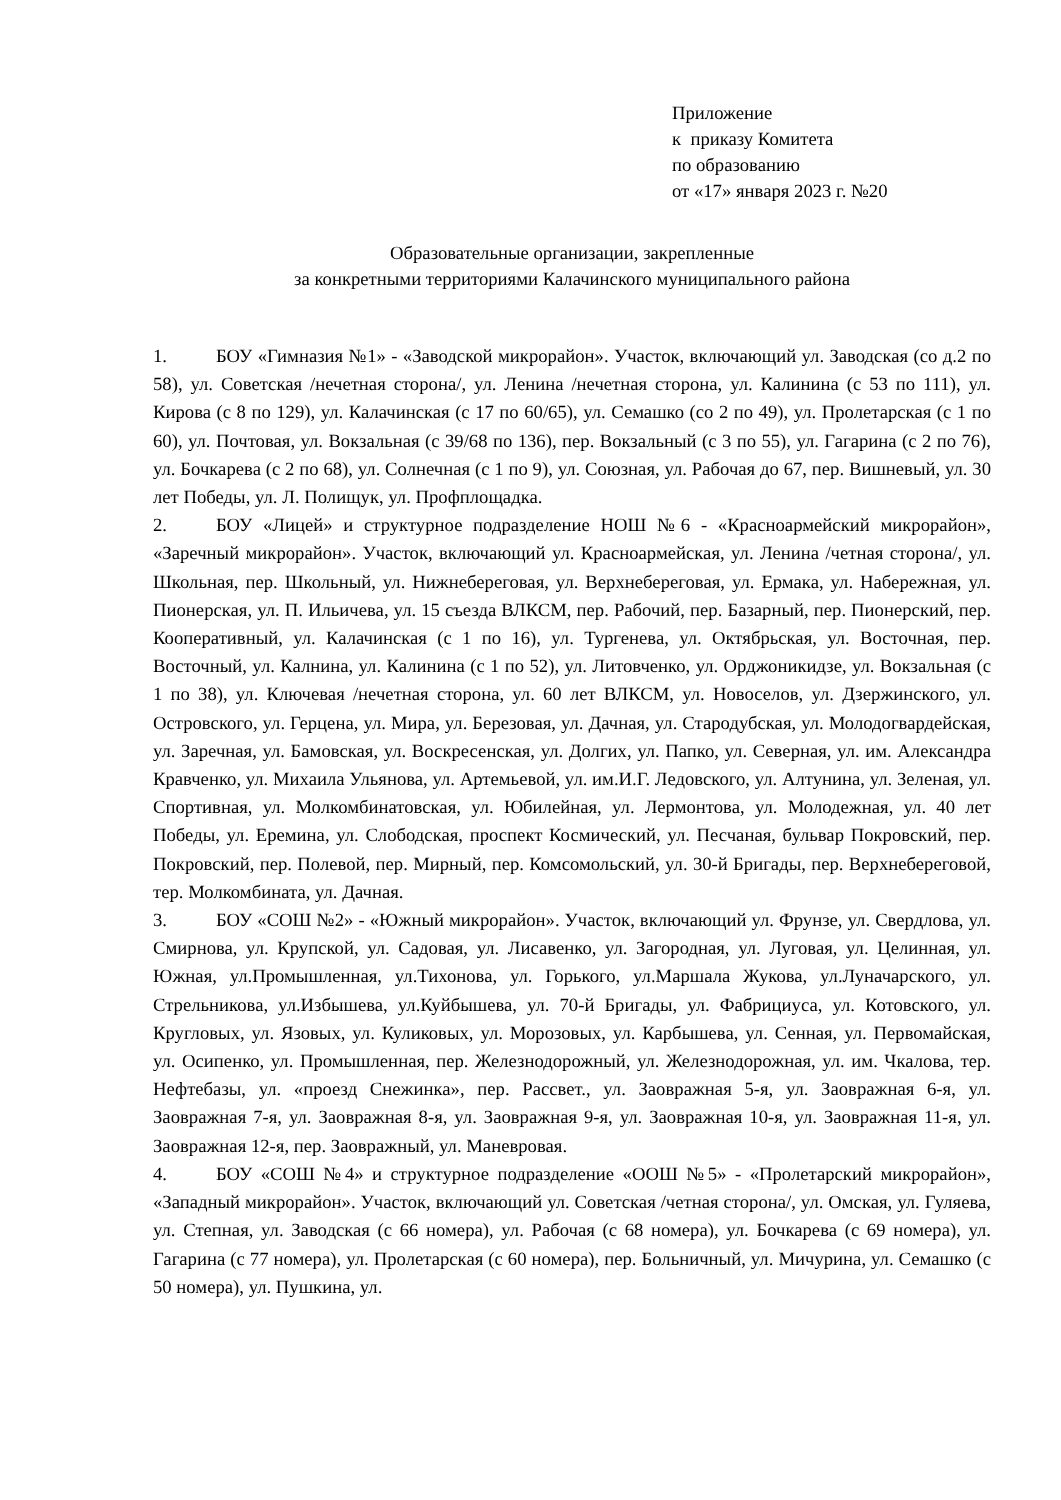Приложение
к приказу Комитета
по образованию
от «17» января 2023 г. №20
Образовательные организации, закрепленные
за конкретными территориями Калачинского муниципального района
1. БОУ «Гимназия №1» - «Заводской микрорайон». Участок, включающий ул. Заводская (со д.2 по 58), ул. Советская /нечетная сторона/, ул. Ленина /нечетная сторона, ул. Калинина (с 53 по 111), ул. Кирова (с 8 по 129), ул. Калачинская (с 17 по 60/65), ул. Семашко (со 2 по 49), ул. Пролетарская (с 1 по 60), ул. Почтовая, ул. Вокзальная (с 39/68 по 136), пер. Вокзальный (с 3 по 55), ул. Гагарина (с 2 по 76), ул. Бочкарева (с 2 по 68), ул. Солнечная (с 1 по 9), ул. Союзная, ул. Рабочая до 67, пер. Вишневый, ул. 30 лет Победы, ул. Л. Полищук, ул. Профплощадка.
2. БОУ «Лицей» и структурное подразделение НОШ №6 - «Красноармейский микрорайон», «Заречный микрорайон». Участок, включающий ул. Красноармейская, ул. Ленина /четная сторона/, ул. Школьная, пер. Школьный, ул. Нижнебереговая, ул. Верхнебереговая, ул. Ермака, ул. Набережная, ул. Пионерская, ул. П. Ильичева, ул. 15 съезда ВЛКСМ, пер. Рабочий, пер. Базарный, пер. Пионерский, пер. Кооперативный, ул. Калачинская (с 1 по 16), ул. Тургенева, ул. Октябрьская, ул. Восточная, пер. Восточный, ул. Калнина, ул. Калинина (с 1 по 52), ул. Литовченко, ул. Орджоникидзе, ул. Вокзальная (с 1 по 38), ул. Ключевая /нечетная сторона, ул. 60 лет ВЛКСМ, ул. Новоселов, ул. Дзержинского, ул. Островского, ул. Герцена, ул. Мира, ул. Березовая, ул. Дачная, ул. Стародубская, ул. Молодогвардейская, ул. Заречная, ул. Бамовская, ул. Воскресенская, ул. Долгих, ул. Папко, ул. Северная, ул. им. Александра Кравченко, ул. Михаила Ульянова, ул. Артемьевой, ул. им.И.Г. Ледовского, ул. Алтунина, ул. Зеленая, ул. Спортивная, ул. Молкомбинатовская, ул. Юбилейная, ул. Лермонтова, ул. Молодежная, ул. 40 лет Победы, ул. Еремина, ул. Слободская, проспект Космический, ул. Песчаная, бульвар Покровский, пер. Покровский, пер. Полевой, пер. Мирный, пер. Комсомольский, ул. 30-й Бригады, пер. Верхнебереговой, тер. Молкомбината, ул. Дачная.
3. БОУ «СОШ №2» - «Южный микрорайон». Участок, включающий ул. Фрунзе, ул. Свердлова, ул. Смирнова, ул. Крупской, ул. Садовая, ул. Лисавенко, ул. Загородная, ул. Луговая, ул. Целинная, ул. Южная, ул.Промышленная, ул.Тихонова, ул. Горького, ул.Маршала Жукова, ул.Луначарского, ул. Стрельникова, ул.Избышева, ул.Куйбышева, ул. 70-й Бригады, ул. Фабрициуса, ул. Котовского, ул. Кругловых, ул. Язовых, ул. Куликовых, ул. Морозовых, ул. Карбышева, ул. Сенная, ул. Первомайская, ул. Осипенко, ул. Промышленная, пер. Железнодорожный, ул. Железнодорожная, ул. им. Чкалова, тер. Нефтебазы, ул. «проезд Снежинка», пер. Рассвет., ул. Заовражная 5-я, ул. Заовражная 6-я, ул. Заовражная 7-я, ул. Заовражная 8-я, ул. Заовражная 9-я, ул. Заовражная 10-я, ул. Заовражная 11-я, ул. Заовражная 12-я, пер. Заовражный, ул. Маневровая.
4. БОУ «СОШ №4» и структурное подразделение «ООШ №5» - «Пролетарский микрорайон», «Западный микрорайон». Участок, включающий ул. Советская /четная сторона/, ул. Омская, ул. Гуляева, ул. Степная, ул. Заводская (с 66 номера), ул. Рабочая (с 68 номера), ул. Бочкарева (с 69 номера), ул. Гагарина (с 77 номера), ул. Пролетарская (с 60 номера), пер. Больничный, ул. Мичурина, ул. Семашко (с 50 номера), ул. Пушкина, ул.